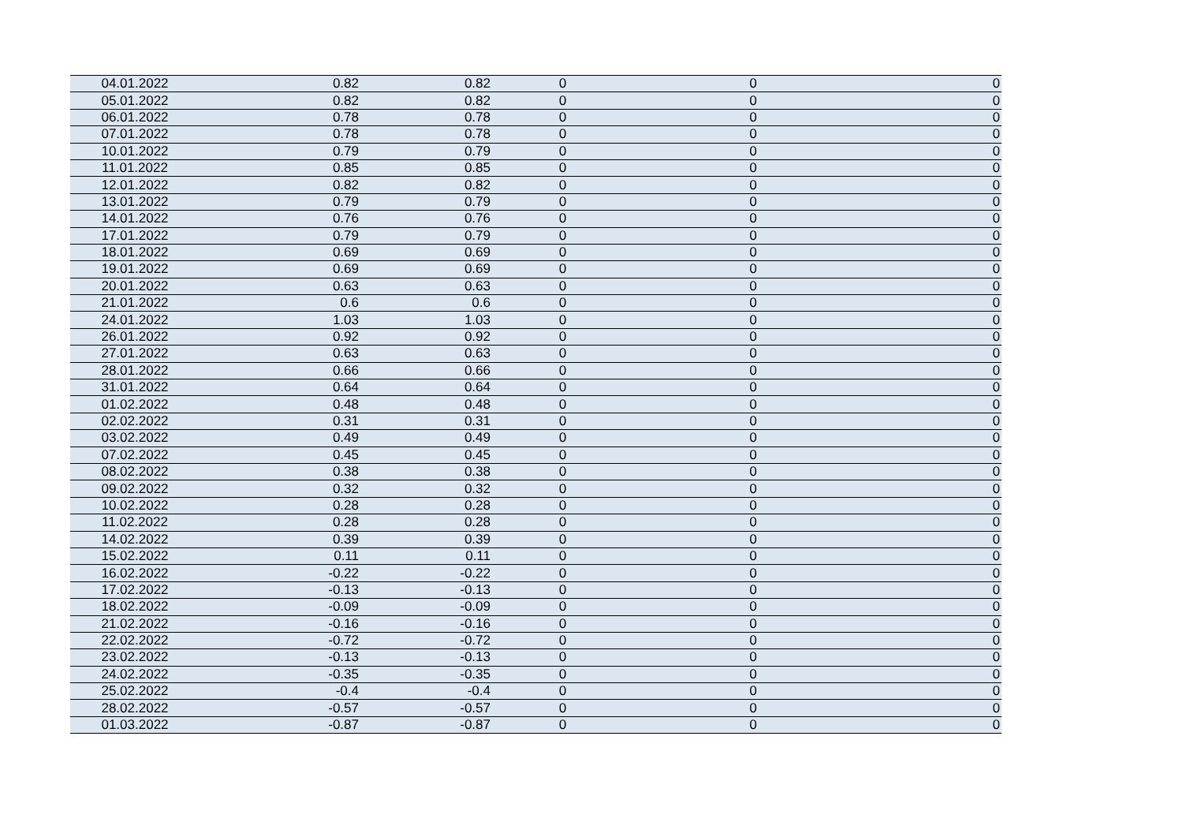| 04.01.2022 | 0.82 | 0.82 | 0 | 0 | 0 |
| 05.01.2022 | 0.82 | 0.82 | 0 | 0 | 0 |
| 06.01.2022 | 0.78 | 0.78 | 0 | 0 | 0 |
| 07.01.2022 | 0.78 | 0.78 | 0 | 0 | 0 |
| 10.01.2022 | 0.79 | 0.79 | 0 | 0 | 0 |
| 11.01.2022 | 0.85 | 0.85 | 0 | 0 | 0 |
| 12.01.2022 | 0.82 | 0.82 | 0 | 0 | 0 |
| 13.01.2022 | 0.79 | 0.79 | 0 | 0 | 0 |
| 14.01.2022 | 0.76 | 0.76 | 0 | 0 | 0 |
| 17.01.2022 | 0.79 | 0.79 | 0 | 0 | 0 |
| 18.01.2022 | 0.69 | 0.69 | 0 | 0 | 0 |
| 19.01.2022 | 0.69 | 0.69 | 0 | 0 | 0 |
| 20.01.2022 | 0.63 | 0.63 | 0 | 0 | 0 |
| 21.01.2022 | 0.6 | 0.6 | 0 | 0 | 0 |
| 24.01.2022 | 1.03 | 1.03 | 0 | 0 | 0 |
| 26.01.2022 | 0.92 | 0.92 | 0 | 0 | 0 |
| 27.01.2022 | 0.63 | 0.63 | 0 | 0 | 0 |
| 28.01.2022 | 0.66 | 0.66 | 0 | 0 | 0 |
| 31.01.2022 | 0.64 | 0.64 | 0 | 0 | 0 |
| 01.02.2022 | 0.48 | 0.48 | 0 | 0 | 0 |
| 02.02.2022 | 0.31 | 0.31 | 0 | 0 | 0 |
| 03.02.2022 | 0.49 | 0.49 | 0 | 0 | 0 |
| 07.02.2022 | 0.45 | 0.45 | 0 | 0 | 0 |
| 08.02.2022 | 0.38 | 0.38 | 0 | 0 | 0 |
| 09.02.2022 | 0.32 | 0.32 | 0 | 0 | 0 |
| 10.02.2022 | 0.28 | 0.28 | 0 | 0 | 0 |
| 11.02.2022 | 0.28 | 0.28 | 0 | 0 | 0 |
| 14.02.2022 | 0.39 | 0.39 | 0 | 0 | 0 |
| 15.02.2022 | 0.11 | 0.11 | 0 | 0 | 0 |
| 16.02.2022 | -0.22 | -0.22 | 0 | 0 | 0 |
| 17.02.2022 | -0.13 | -0.13 | 0 | 0 | 0 |
| 18.02.2022 | -0.09 | -0.09 | 0 | 0 | 0 |
| 21.02.2022 | -0.16 | -0.16 | 0 | 0 | 0 |
| 22.02.2022 | -0.72 | -0.72 | 0 | 0 | 0 |
| 23.02.2022 | -0.13 | -0.13 | 0 | 0 | 0 |
| 24.02.2022 | -0.35 | -0.35 | 0 | 0 | 0 |
| 25.02.2022 | -0.4 | -0.4 | 0 | 0 | 0 |
| 28.02.2022 | -0.57 | -0.57 | 0 | 0 | 0 |
| 01.03.2022 | -0.87 | -0.87 | 0 | 0 | 0 |